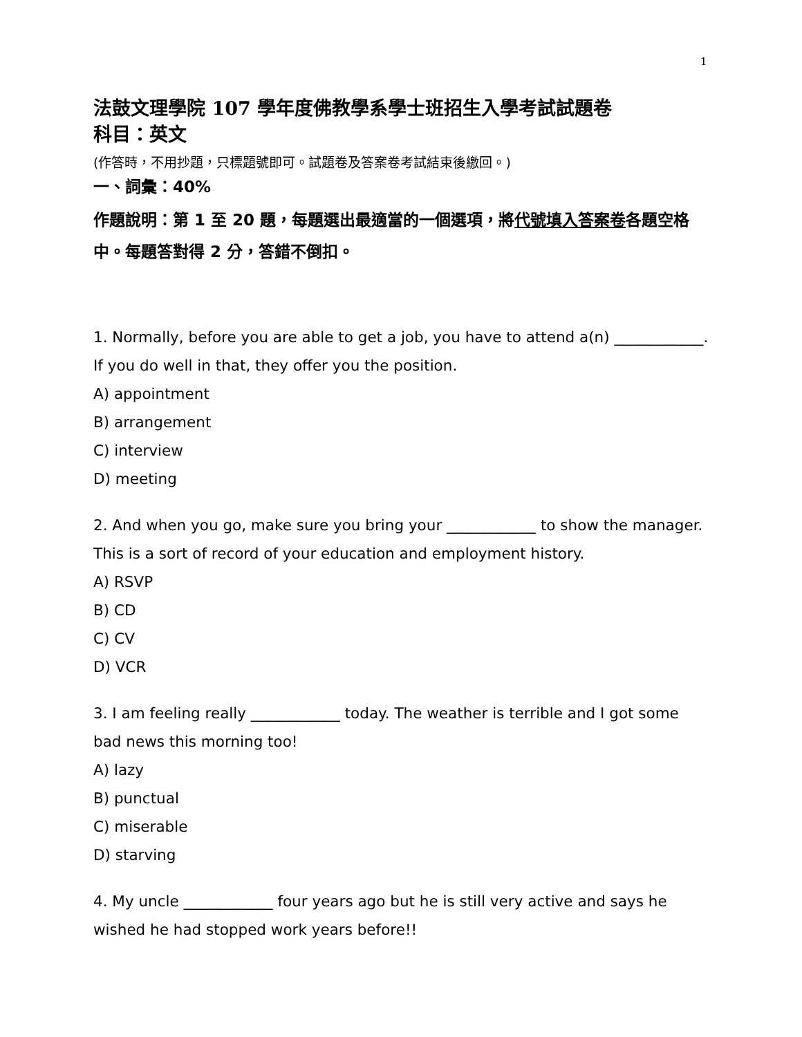1
法鼓文理學院 107 學年度佛教學系學士班招生入學考試試題卷
科目：英文
(作答時，不用抄題，只標題號即可。試題卷及答案卷考試結束後繳回。)
一、詞彙：40%
作題說明：第 1 至 20 題，每題選出最適當的一個選項，將代號填入答案卷各題空格中。每題答對得 2 分，答錯不倒扣。
1. Normally, before you are able to get a job, you have to attend a(n) ____________. If you do well in that, they offer you the position.
A) appointment
B) arrangement
C) interview
D) meeting
2. And when you go, make sure you bring your ____________ to show the manager. This is a sort of record of your education and employment history.
A) RSVP
B) CD
C) CV
D) VCR
3. I am feeling really ____________ today. The weather is terrible and I got some bad news this morning too!
A) lazy
B) punctual
C) miserable
D) starving
4. My uncle ____________ four years ago but he is still very active and says he wished he had stopped work years before!!